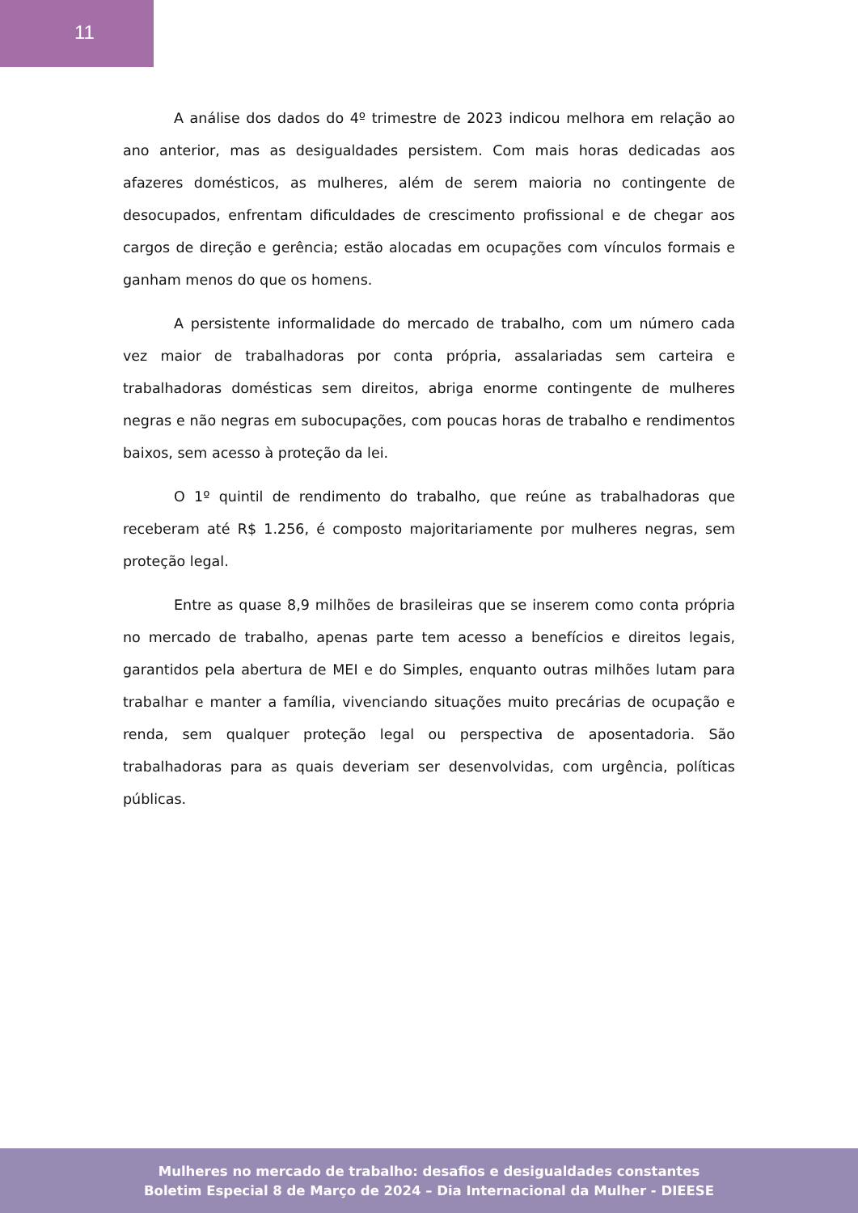11
A análise dos dados do 4º trimestre de 2023 indicou melhora em relação ao ano anterior, mas as desigualdades persistem. Com mais horas dedicadas aos afazeres domésticos, as mulheres, além de serem maioria no contingente de desocupados, enfrentam dificuldades de crescimento profissional e de chegar aos cargos de direção e gerência; estão alocadas em ocupações com vínculos formais e ganham menos do que os homens.
A persistente informalidade do mercado de trabalho, com um número cada vez maior de trabalhadoras por conta própria, assalariadas sem carteira e trabalhadoras domésticas sem direitos, abriga enorme contingente de mulheres negras e não negras em subocupações, com poucas horas de trabalho e rendimentos baixos, sem acesso à proteção da lei.
O 1º quintil de rendimento do trabalho, que reúne as trabalhadoras que receberam até R$ 1.256, é composto majoritariamente por mulheres negras, sem proteção legal.
Entre as quase 8,9 milhões de brasileiras que se inserem como conta própria no mercado de trabalho, apenas parte tem acesso a benefícios e direitos legais, garantidos pela abertura de MEI e do Simples, enquanto outras milhões lutam para trabalhar e manter a família, vivenciando situações muito precárias de ocupação e renda, sem qualquer proteção legal ou perspectiva de aposentadoria. São trabalhadoras para as quais deveriam ser desenvolvidas, com urgência, políticas públicas.
Mulheres no mercado de trabalho: desafios e desigualdades constantes
Boletim Especial 8 de Março de 2024 – Dia Internacional da Mulher - DIEESE